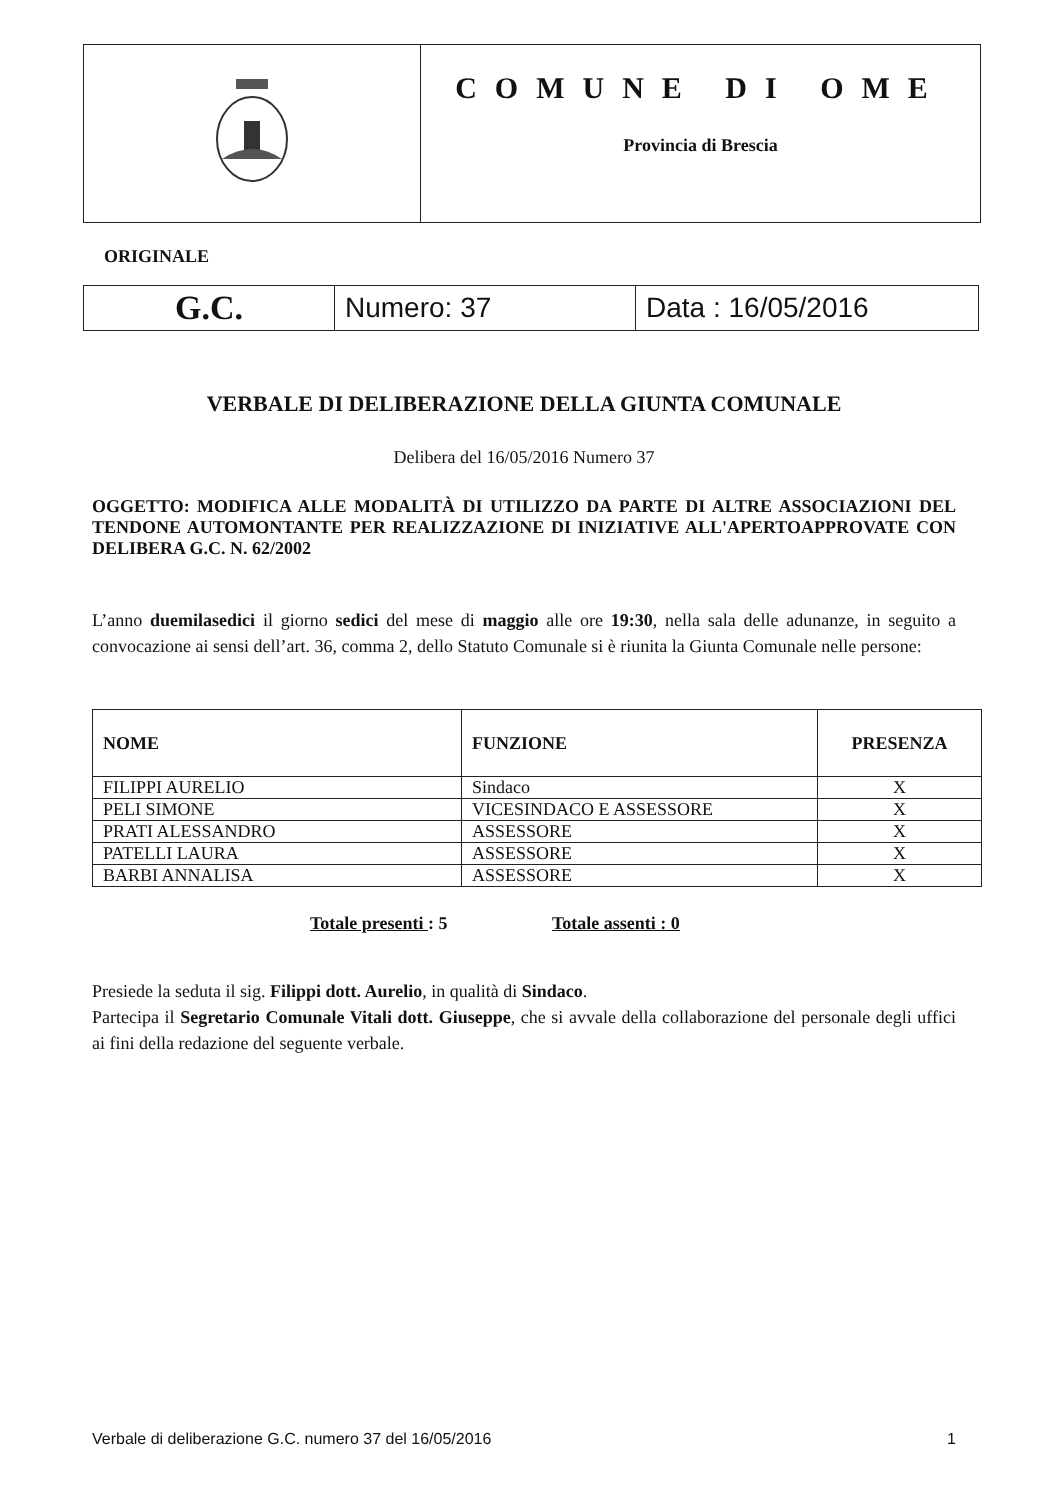COMUNE DI OME
Provincia di Brescia
ORIGINALE
| G.C. | Numero: 37 | Data : 16/05/2016 |
VERBALE DI DELIBERAZIONE DELLA GIUNTA COMUNALE
Delibera del 16/05/2016 Numero 37
OGGETTO: MODIFICA ALLE MODALITÀ DI UTILIZZO DA PARTE DI ALTRE ASSOCIAZIONI DEL TENDONE AUTOMONTANTE PER REALIZZAZIONE DI INIZIATIVE ALL'APERTOAPPROVATE CON DELIBERA G.C. N. 62/2002
L’anno duemilasedici il giorno sedici del mese di maggio alle ore 19:30, nella sala delle adunanze, in seguito a convocazione ai sensi dell’art. 36, comma 2, dello Statuto Comunale si è riunita la Giunta Comunale nelle persone:
| NOME | FUNZIONE | PRESENZA |
| --- | --- | --- |
| FILIPPI AURELIO | Sindaco | X |
| PELI SIMONE | VICESINDACO E ASSESSORE | X |
| PRATI ALESSANDRO | ASSESSORE | X |
| PATELLI LAURA | ASSESSORE | X |
| BARBI ANNALISA | ASSESSORE | X |
Totale presenti : 5 Totale assenti : 0
Presiede la seduta il sig. Filippi dott. Aurelio, in qualità di Sindaco.
Partecipa il Segretario Comunale Vitali dott. Giuseppe, che si avvale della collaborazione del personale degli uffici ai fini della redazione del seguente verbale.
Verbale di deliberazione G.C. numero 37 del 16/05/2016 1